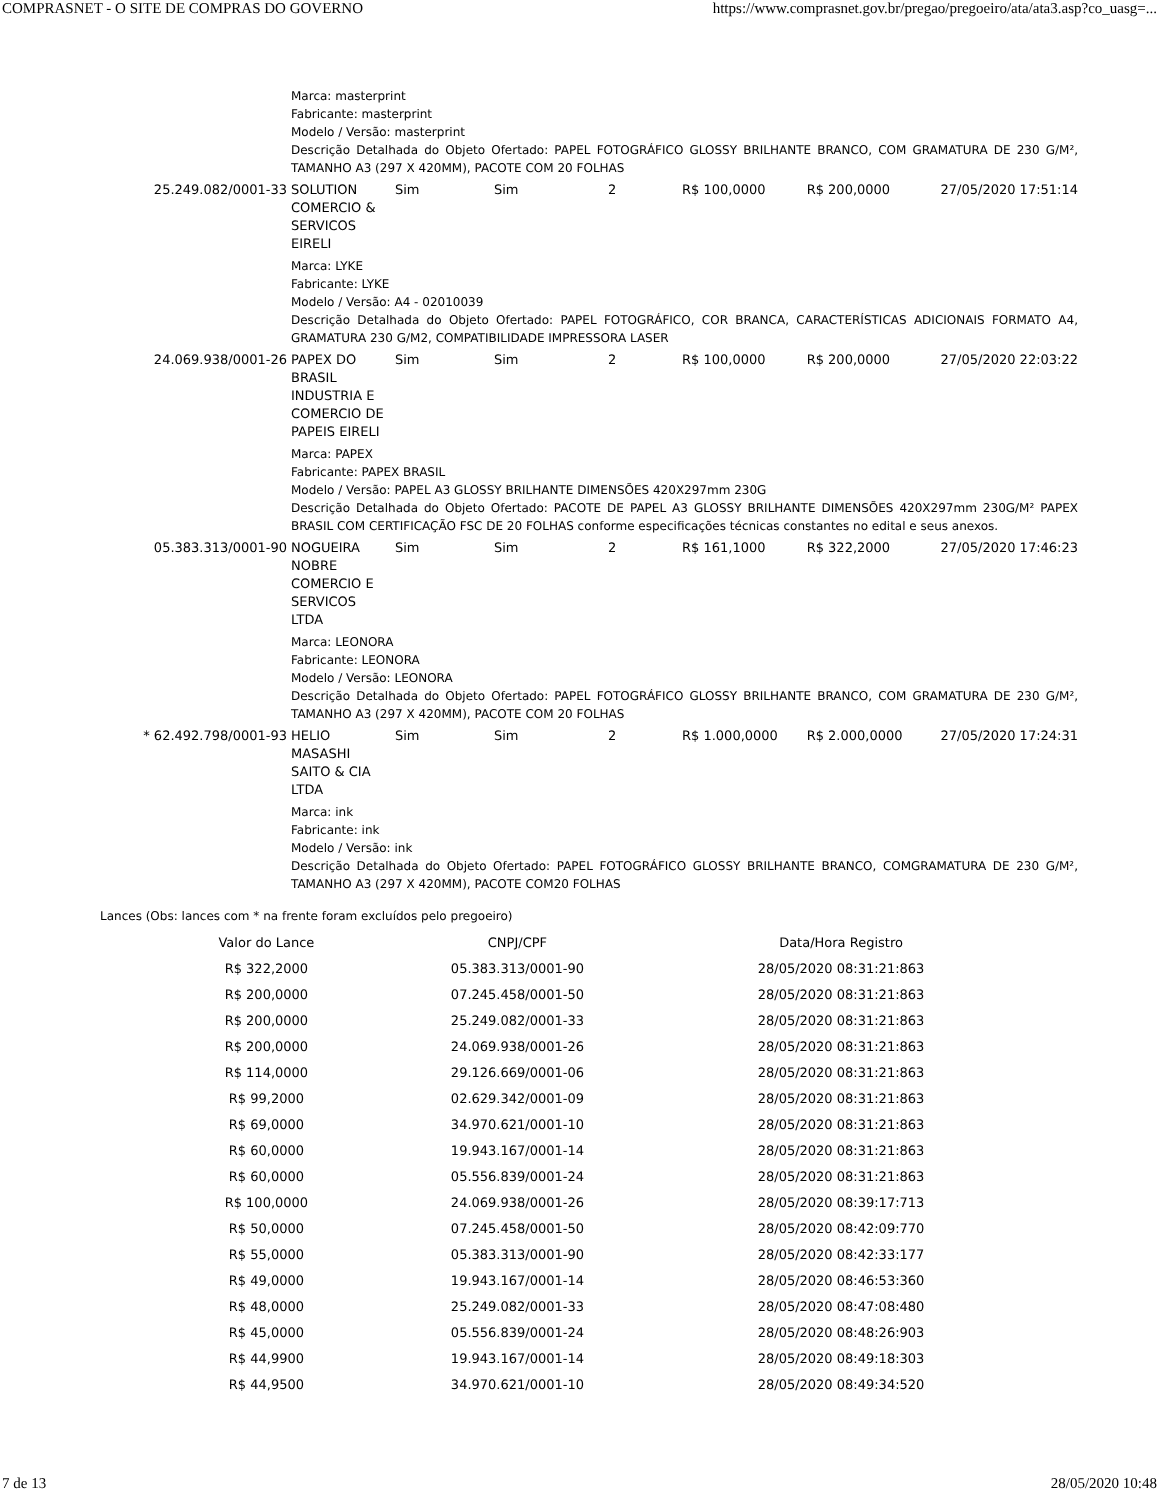COMPRASNET - O SITE DE COMPRAS DO GOVERNO https://www.comprasnet.gov.br/pregao/pregoeiro/ata/ata3.asp?co_uasg=...
| | Marca: masterprint Fabricante: masterprint Modelo / Versão: masterprint Descrição Detalhada do Objeto Ofertado: PAPEL FOTOGRÁFICO GLOSSY BRILHANTE BRANCO, COM GRAMATURA DE 230 G/M², TAMANHO A3 (297 X 420MM), PACOTE COM 20 FOLHAS | | | | | | |
| 25.249.082/0001-33 | SOLUTION COMERCIO & SERVICOS EIRELI | Sim | Sim | 2 | R$ 100,0000 | R$ 200,0000 | 27/05/2020 17:51:14 |
| | Marca: LYKE Fabricante: LYKE Modelo / Versão: A4 - 02010039 Descrição Detalhada do Objeto Ofertado: PAPEL FOTOGRÁFICO, COR BRANCA, CARACTERÍSTICAS ADICIONAIS FORMATO A4, GRAMATURA 230 G/M2, COMPATIBILIDADE IMPRESSORA LASER | | | | | | |
| 24.069.938/0001-26 | PAPEX DO BRASIL INDUSTRIA E COMERCIO DE PAPEIS EIRELI | Sim | Sim | 2 | R$ 100,0000 | R$ 200,0000 | 27/05/2020 22:03:22 |
| | Marca: PAPEX Fabricante: PAPEX BRASIL Modelo / Versão: PAPEL A3 GLOSSY BRILHANTE DIMENSÕES 420X297mm 230G Descrição Detalhada do Objeto Ofertado: PACOTE DE PAPEL A3 GLOSSY BRILHANTE DIMENSÕES 420X297mm 230G/M² PAPEX BRASIL COM CERTIFICAÇÃO FSC DE 20 FOLHAS conforme especificações técnicas constantes no edital e seus anexos. | | | | | | |
| 05.383.313/0001-90 | NOGUEIRA NOBRE COMERCIO E SERVICOS LTDA | Sim | Sim | 2 | R$ 161,1000 | R$ 322,2000 | 27/05/2020 17:46:23 |
| | Marca: LEONORA Fabricante: LEONORA Modelo / Versão: LEONORA Descrição Detalhada do Objeto Ofertado: PAPEL FOTOGRÁFICO GLOSSY BRILHANTE BRANCO, COM GRAMATURA DE 230 G/M², TAMANHO A3 (297 X 420MM), PACOTE COM 20 FOLHAS | | | | | | |
| * 62.492.798/0001-93 | HELIO MASASHI SAITO & CIA LTDA | Sim | Sim | 2 | R$ 1.000,0000 | R$ 2.000,0000 | 27/05/2020 17:24:31 |
| | Marca: ink Fabricante: ink Modelo / Versão: ink Descrição Detalhada do Objeto Ofertado: PAPEL FOTOGRÁFICO GLOSSY BRILHANTE BRANCO, COMGRAMATURA DE 230 G/M², TAMANHO A3 (297 X 420MM), PACOTE COM20 FOLHAS | | | | | | |
Lances (Obs: lances com * na frente foram excluídos pelo pregoeiro)
| Valor do Lance | CNPJ/CPF | Data/Hora Registro |
| --- | --- | --- |
| R$ 322,2000 | 05.383.313/0001-90 | 28/05/2020 08:31:21:863 |
| R$ 200,0000 | 07.245.458/0001-50 | 28/05/2020 08:31:21:863 |
| R$ 200,0000 | 25.249.082/0001-33 | 28/05/2020 08:31:21:863 |
| R$ 200,0000 | 24.069.938/0001-26 | 28/05/2020 08:31:21:863 |
| R$ 114,0000 | 29.126.669/0001-06 | 28/05/2020 08:31:21:863 |
| R$ 99,2000 | 02.629.342/0001-09 | 28/05/2020 08:31:21:863 |
| R$ 69,0000 | 34.970.621/0001-10 | 28/05/2020 08:31:21:863 |
| R$ 60,0000 | 19.943.167/0001-14 | 28/05/2020 08:31:21:863 |
| R$ 60,0000 | 05.556.839/0001-24 | 28/05/2020 08:31:21:863 |
| R$ 100,0000 | 24.069.938/0001-26 | 28/05/2020 08:39:17:713 |
| R$ 50,0000 | 07.245.458/0001-50 | 28/05/2020 08:42:09:770 |
| R$ 55,0000 | 05.383.313/0001-90 | 28/05/2020 08:42:33:177 |
| R$ 49,0000 | 19.943.167/0001-14 | 28/05/2020 08:46:53:360 |
| R$ 48,0000 | 25.249.082/0001-33 | 28/05/2020 08:47:08:480 |
| R$ 45,0000 | 05.556.839/0001-24 | 28/05/2020 08:48:26:903 |
| R$ 44,9900 | 19.943.167/0001-14 | 28/05/2020 08:49:18:303 |
| R$ 44,9500 | 34.970.621/0001-10 | 28/05/2020 08:49:34:520 |
7 de 13 28/05/2020 10:48